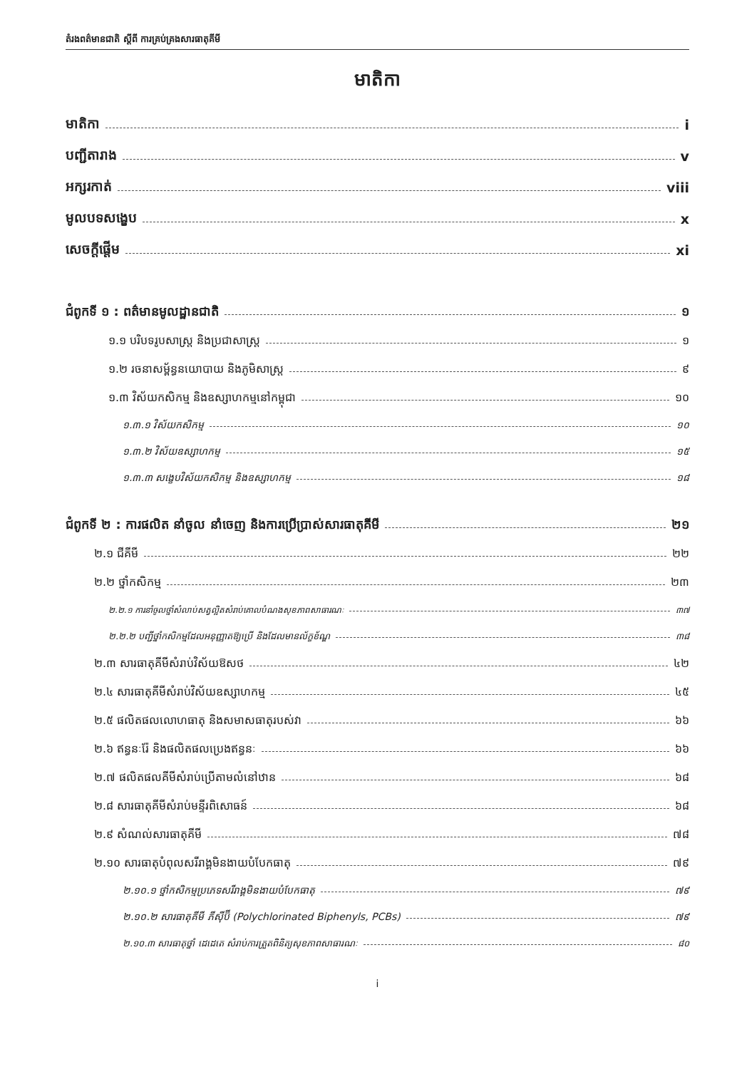តំរងពត៌មានជាតិ ស្តីពី ការគ្រប់គ្រងសារធាតុគីមី
មាតិកា
មាតិកា i
បញ្ជីតារាង v
អក្សរកាត់ viii
មូលបទសង្ខេប x
សេចក្តីផ្តើម xi
ជំពូកទី ១ : ពត៌មានមូលដ្ឋានជាតិ ១
១.១ បរិបទរូបសាស្ត្រ និងប្រជាសាស្ត្រ ១
១.២ រចនាសម្ព័ន្ធនយោបាយ និងភូមិសាស្ត្រ ៩
១.៣ វិស័យកសិកម្ម និងឧស្សាហកម្មនៅកម្ពុជា ១០
១.៣.១ វិស័យកសិកម្ម ១០
១.៣.២ វិស័យឧស្សាហកម្ម ១៥
១.៣.៣ សង្ខេបវិស័យកសិកម្ម និងឧស្សាហកម្ម ១៨
ជំពូកទី ២ : ការផលិត នាំចូល នាំចេញ និងការប្រើប្រាស់សារធាតុគីមី ២១
២.១ ជីគីមី ២២
២.២ ថ្នាំកសិកម្ម ២៣
២.២.១ ការនាំចូលថ្នាំសំលាប់សត្វល្អិតសំរាប់គោលបំណងសុខភាពសាធារណៈ ៣៧
២.២.២ បញ្ជីថ្នាំកសិកម្មដែលអនុញ្ញាតឱ្យប្រើ និងដែលមានល័ក្ខខ័ណ្ឌ ៣៨
២.៣ សារធាតុគីមីសំរាប់វិស័យឱសថ ៤២
២.៤ សារធាតុគីមីសំរាប់វិស័យឧស្សាហកម្ម ៤៥
២.៥ ផលិតផលលោហធាតុ និងសមាសធាតុរបស់វា ៦៦
២.៦ ឥន្ធនៈរ៉ែ និងផលិតផលប្រេងឥន្ធនៈ ៦៦
២.៧ ផលិតផលគីមីសំរាប់ប្រើតាមលំនៅឋាន ៦៨
២.៨ សារធាតុគីមីសំរាប់មន្ទីរពិសោធន៍ ៦៨
២.៩ សំណល់សារធាតុគីមី ៧៨
២.១០ សារធាតុបំពុលសរីរាង្គមិនងាយបំបែកធាតុ ៧៩
២.១០.១ ថ្នាំកសិកម្មប្រភេទសរីរាង្គមិនងាយបំបែកធាតុ ៧៩
២.១០.២ សារធាតុគីមី ភីស៊ីប៊ី (Polychlorinated Biphenyls, PCBs) ៧៩
២.១០.៣ សារធាតុថ្នាំ ដេដេតេ សំរាប់ការត្រួតពិនិត្យសុខភាពសាធារណៈ ៨០
i